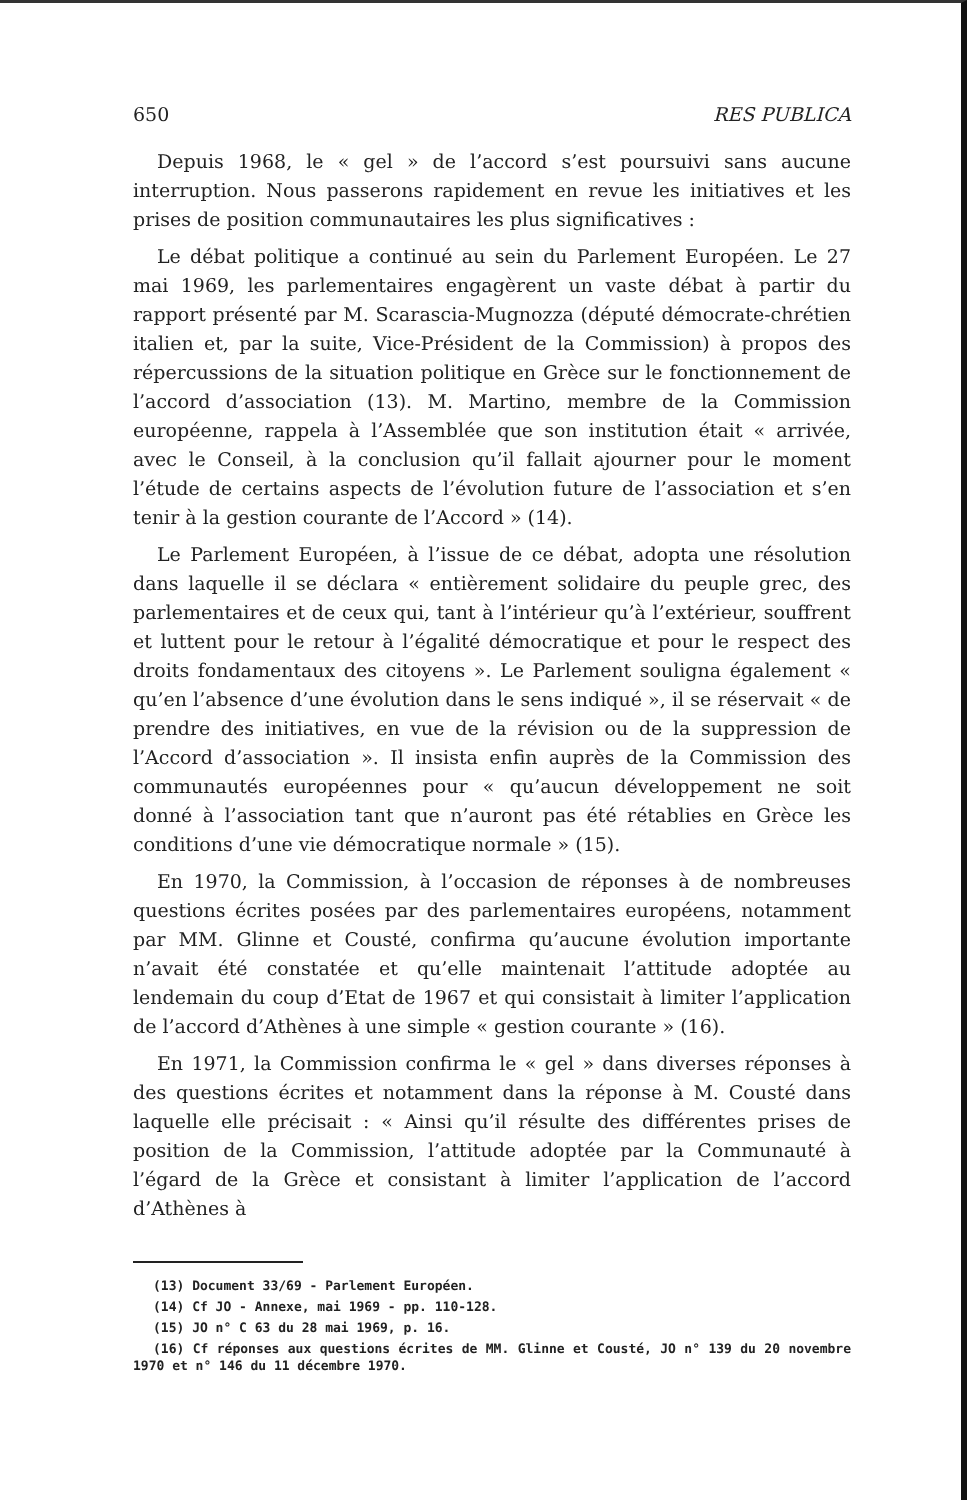650 RES PUBLICA
Depuis 1968, le « gel » de l’accord s’est poursuivi sans aucune interruption. Nous passerons rapidement en revue les initiatives et les prises de position communautaires les plus significatives :
Le débat politique a continué au sein du Parlement Européen. Le 27 mai 1969, les parlementaires engagèrent un vaste débat à partir du rapport présenté par M. Scarascia-Mugnozza (député démocrate-chrétien italien et, par la suite, Vice-Président de la Commission) à propos des répercussions de la situation politique en Grèce sur le fonctionnement de l’accord d’association (13). M. Martino, membre de la Commission européenne, rappela à l’Assemblée que son institution était « arrivée, avec le Conseil, à la conclusion qu’il fallait ajourner pour le moment l’étude de certains aspects de l’évolution future de l’association et s’en tenir à la gestion courante de l’Accord » (14).
Le Parlement Européen, à l’issue de ce débat, adopta une résolution dans laquelle il se déclara « entièrement solidaire du peuple grec, des parlementaires et de ceux qui, tant à l’intérieur qu’à l’extérieur, souffrent et luttent pour le retour à l’égalité démocratique et pour le respect des droits fondamentaux des citoyens ». Le Parlement souligna également « qu’en l’absence d’une évolution dans le sens indiqué », il se réservait « de prendre des initiatives, en vue de la révision ou de la suppression de l’Accord d’association ». Il insista enfin auprès de la Commission des communautés européennes pour « qu’aucun développement ne soit donné à l’association tant que n’auront pas été rétablies en Grèce les conditions d’une vie démocratique normale » (15).
En 1970, la Commission, à l’occasion de réponses à de nombreuses questions écrites posées par des parlementaires européens, notamment par MM. Glinne et Cousté, confirma qu’aucune évolution importante n’avait été constatée et qu’elle maintenait l’attitude adoptée au lendemain du coup d’Etat de 1967 et qui consistait à limiter l’application de l’accord d’Athènes à une simple « gestion courante » (16).
En 1971, la Commission confirma le « gel » dans diverses réponses à des questions écrites et notamment dans la réponse à M. Cousté dans laquelle elle précisait : « Ainsi qu’il résulte des différentes prises de position de la Commission, l’attitude adoptée par la Communauté à l’égard de la Grèce et consistant à limiter l’application de l’accord d’Athènes à
(13) Document 33/69 - Parlement Européen.
(14) Cf JO - Annexe, mai 1969 - pp. 110-128.
(15) JO n° C 63 du 28 mai 1969, p. 16.
(16) Cf réponses aux questions écrites de MM. Glinne et Cousté, JO n° 139 du 20 novembre 1970 et n° 146 du 11 décembre 1970.